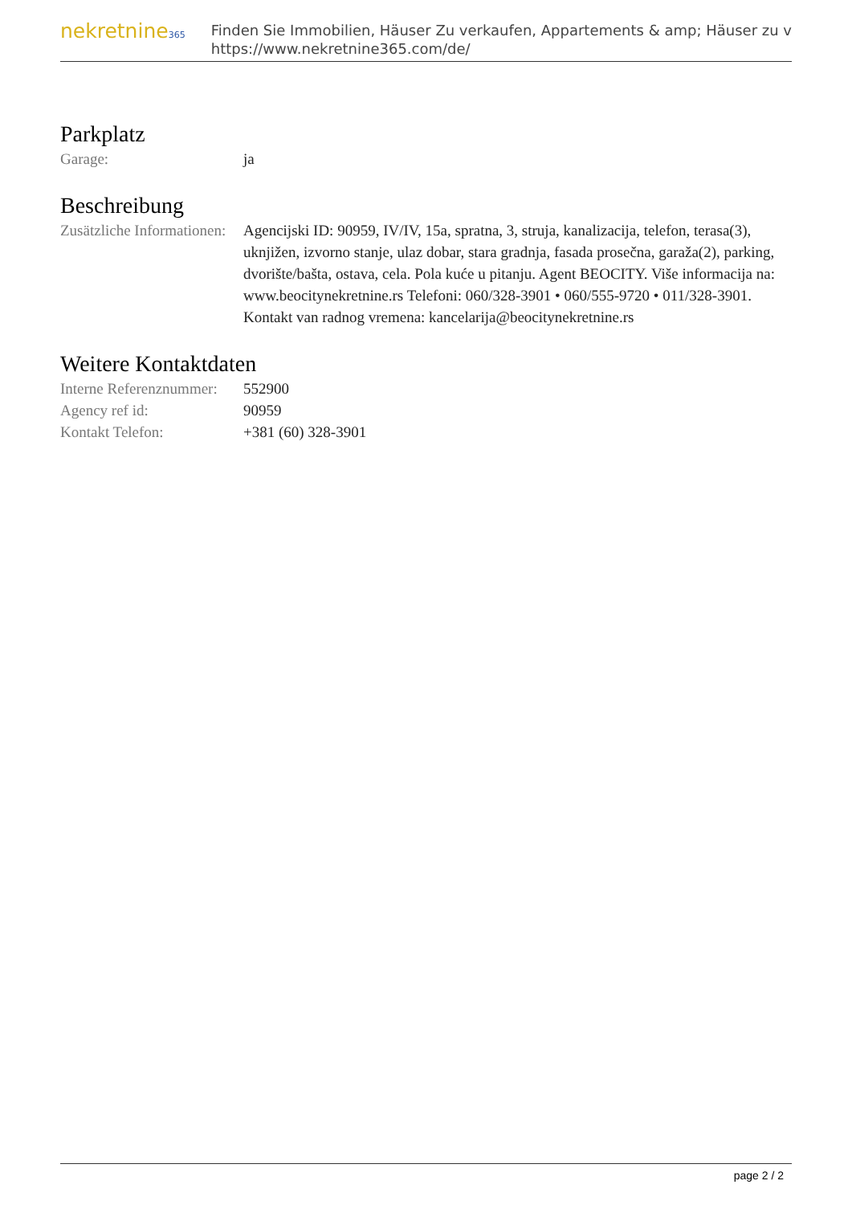nekretnine365
Finden Sie Immobilien, Häuser Zu verkaufen, Appartements & amp; Häuser zu v
https://www.nekretnine365.com/de/
Parkplatz
| Garage: | ja |
Beschreibung
| Zusätzliche Informationen: | Agencijski ID: 90959, IV/IV, 15a, spratna, 3, struja, kanalizacija, telefon, terasa(3), uknjižen, izvorno stanje, ulaz dobar, stara gradnja, fasada prosečna, garaža(2), parking, dvorište/bašta, ostava, cela. Pola kuće u pitanju. Agent BEOCITY. Više informacija na: www.beocitynekretnine.rs Telefoni: 060/328-3901 • 060/555-9720 • 011/328-3901. Kontakt van radnog vremena: kancelarija@beocitynekretnine.rs |
Weitere Kontaktdaten
| Interne Referenznummer: | 552900 |
| Agency ref id: | 90959 |
| Kontakt Telefon: | +381 (60) 328-3901 |
page 2 / 2